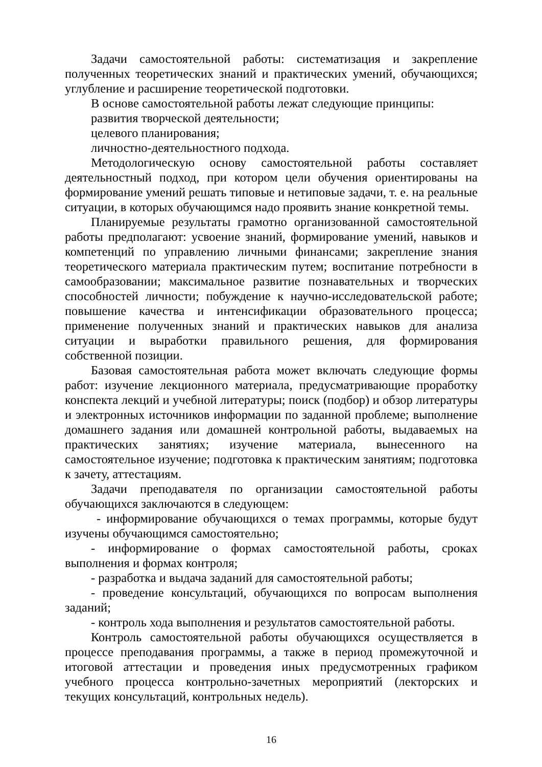Задачи самостоятельной работы: систематизация и закрепление полученных теоретических знаний и практических умений, обучающихся; углубление и расширение теоретической подготовки.
В основе самостоятельной работы лежат следующие принципы:
развития творческой деятельности;
целевого планирования;
личностно-деятельностного подхода.
Методологическую основу самостоятельной работы составляет деятельностный подход, при котором цели обучения ориентированы на формирование умений решать типовые и нетиповые задачи, т. е. на реальные ситуации, в которых обучающимся надо проявить знание конкретной темы.
Планируемые результаты грамотно организованной самостоятельной работы предполагают: усвоение знаний, формирование умений, навыков и компетенций по управлению личными финансами; закрепление знания теоретического материала практическим путем; воспитание потребности в самообразовании; максимальное развитие познавательных и творческих способностей личности; побуждение к научно-исследовательской работе; повышение качества и интенсификации образовательного процесса; применение полученных знаний и практических навыков для анализа ситуации и выработки правильного решения, для формирования собственной позиции.
Базовая самостоятельная работа может включать следующие формы работ: изучение лекционного материала, предусматривающие проработку конспекта лекций и учебной литературы; поиск (подбор) и обзор литературы и электронных источников информации по заданной проблеме; выполнение домашнего задания или домашней контрольной работы, выдаваемых на практических занятиях; изучение материала, вынесенного на самостоятельное изучение; подготовка к практическим занятиям; подготовка к зачету, аттестациям.
Задачи преподавателя по организации самостоятельной работы обучающихся заключаются в следующем:
- информирование обучающихся о темах программы, которые будут изучены обучающимся самостоятельно;
- информирование о формах самостоятельной работы, сроках выполнения и формах контроля;
- разработка и выдача заданий для самостоятельной работы;
- проведение консультаций, обучающихся по вопросам выполнения заданий;
- контроль хода выполнения и результатов самостоятельной работы.
Контроль самостоятельной работы обучающихся осуществляется в процессе преподавания программы, а также в период промежуточной и итоговой аттестации и проведения иных предусмотренных графиком учебного процесса контрольно-зачетных мероприятий (лекторских и текущих консультаций, контрольных недель).
16